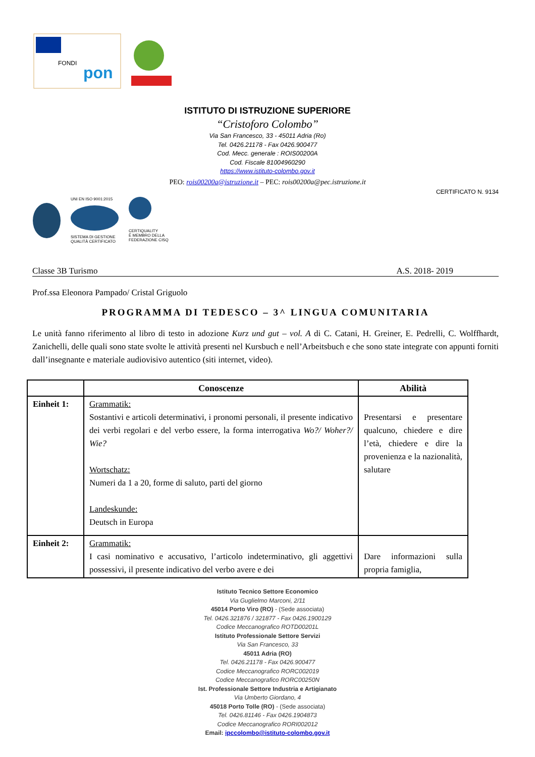FONDI
pon
ISTITUTO DI ISTRUZIONE SUPERIORE
“Cristoforo Colombo”
Via San Francesco, 33 - 45011 Adria (Ro)
Tel. 0426.21178 - Fax 0426.900477
Cod. Mecc. generale : ROIS00200A
Cod. Fiscale 81004960290
https://www.istituto-colombo.gov.it
PEO: rois00200a@istruzione.it – PEC: rois00200a@pec.istruzione.it
CERTIFICATO N. 9134
UNI EN ISO 9001:2015
SISTEMA DI GESTIONE
QUALITÀ CERTIFICATO
CERTIQUALITY
È MEMBRO DELLA
FEDERAZIONE CISQ
Classe 3B Turismo A.S. 2018- 2019
Prof.ssa Eleonora Pampado/ Cristal Griguolo
PROGRAMMA DI TEDESCO – 3^ LINGUA COMUNITARIA
Le unità fanno riferimento al libro di testo in adozione Kurz und gut – vol. A di C. Catani, H. Greiner, E. Pedrelli, C. Wolffhardt, Zanichelli, delle quali sono state svolte le attività presenti nel Kursbuch e nell’Arbeitsbuch e che sono state integrate con appunti forniti dall’insegnante e materiale audiovisivo autentico (siti internet, video).
| | Conoscenze | Abilità |
| --- | --- | --- |
| Einheit 1: | Grammatik: Sostantivi e articoli determinativi, i pronomi personali, il presente indicativo dei verbi regolari e del verbo essere, la forma interrogativa Wo?/ Woher?/ Wie? Wortschatz: Numeri da 1 a 20, forme di saluto, parti del giorno Landeskunde: Deutsch in Europa | Presentarsi e presentare qualcuno, chiedere e dire l’età, chiedere e dire la provenienza e la nazionalità, salutare |
| Einheit 2: | Grammatik: I casi nominativo e accusativo, l’articolo indeterminativo, gli aggettivi possessivi, il presente indicativo del verbo avere e dei | Dare informazioni sulla propria famiglia, |
Istituto Tecnico Settore Economico
Via Guglielmo Marconi, 2/11
45014 Porto Viro (RO) - (Sede associata)
Tel. 0426.321876 / 321877 - Fax 0426.1900129
Codice Meccanografico ROTD00201L
Istituto Professionale Settore Servizi
Via San Francesco, 33
45011 Adria (RO)
Tel. 0426.21178 - Fax 0426.900477
Codice Meccanografico RORC002019
Codice Meccanografico RORC00250N
Ist. Professionale Settore Industria e Artigianato
Via Umberto Giordano, 4
45018 Porto Tolle (RO) - (Sede associata)
Tel. 0426.81146 - Fax 0426.1904873
Codice Meccanografico RORI002012
Email: ipccolombo@istituto-colombo.gov.it